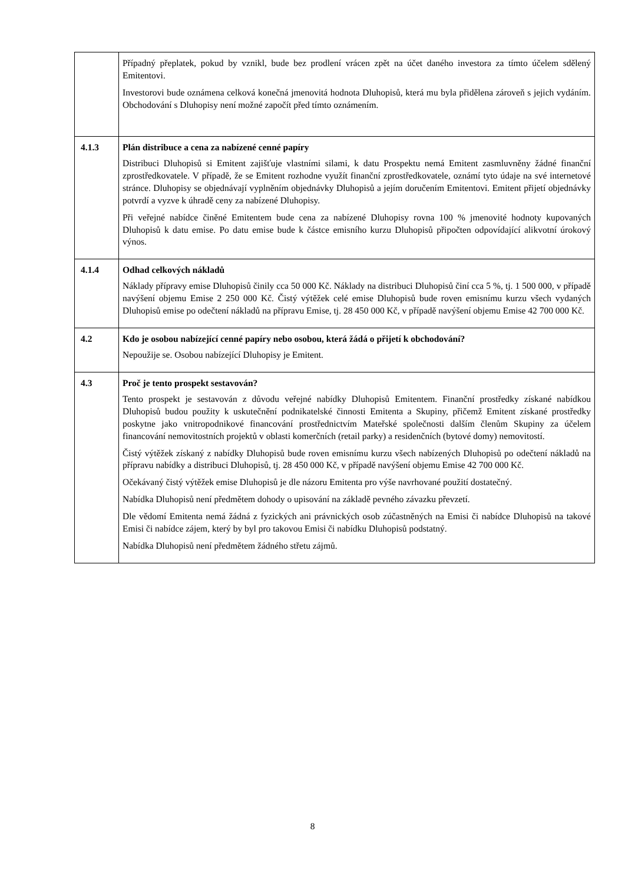| | Případný přeplatek, pokud by vznikl, bude bez prodlení vrácen zpět na účet daného investora za tímto účelem sdělený Emitentovi. Investorovi bude oznámena celková konečná jmenovitá hodnota Dluhopisů, která mu byla přidělena zároveň s jejich vydáním. Obchodování s Dluhopisy není možné započít před tímto oznámením. |
| 4.1.3 | Plán distribuce a cena za nabízené cenné papíry Distribuci Dluhopisů si Emitent zajišťuje vlastními silami, k datu Prospektu nemá Emitent zasmluvněny žádné finanční zprostředkovatele. V případě, že se Emitent rozhodne využít finanční zprostředkovatele, oznámí tyto údaje na své internetové stránce. Dluhopisy se objednávají vyplněním objednávky Dluhopisů a jejím doručením Emitentovi. Emitent přijetí objednávky potvrdí a vyzve k úhradě ceny za nabízené Dluhopisy. Při veřejné nabídce činěné Emitentem bude cena za nabízené Dluhopisy rovna 100 % jmenovité hodnoty kupovaných Dluhopisů k datu emise. Po datu emise bude k částce emisního kurzu Dluhopisů připočten odpovídající alikvotní úrokový výnos. |
| 4.1.4 | Odhad celkových nákladů Náklady přípravy emise Dluhopisů činily cca 50 000 Kč. Náklady na distribuci Dluhopisů činí cca 5 %, tj. 1 500 000, v případě navýšení objemu Emise 2 250 000 Kč. Čistý výtěžek celé emise Dluhopisů bude roven emisnímu kurzu všech vydaných Dluhopisů emise po odečtení nákladů na přípravu Emise, tj. 28 450 000 Kč, v případě navýšení objemu Emise 42 700 000 Kč. |
| 4.2 | Kdo je osobou nabízející cenné papíry nebo osobou, která žádá o přijetí k obchodování? Nepoužije se. Osobou nabízející Dluhopisy je Emitent. |
| 4.3 | Proč je tento prospekt sestavován? Tento prospekt je sestavován z důvodu veřejné nabídky Dluhopisů Emitentem. Finanční prostředky získané nabídkou Dluhopisů budou použity k uskutečnění podnikatelské činnosti Emitenta a Skupiny, přičemž Emitent získané prostředky poskytne jako vnitropodnikové financování prostřednictvím Mateřské společnosti dalším členům Skupiny za účelem financování nemovitostních projektů v oblasti komerčních (retail parky) a residenčních (bytové domy) nemovitostí. Čistý výtěžek získaný z nabídky Dluhopisů bude roven emisnímu kurzu všech nabízených Dluhopisů po odečtení nákladů na přípravu nabídky a distribuci Dluhopisů, tj. 28 450 000 Kč, v případě navýšení objemu Emise 42 700 000 Kč. Očekávaný čistý výtěžek emise Dluhopisů je dle názoru Emitenta pro výše navrhované použití dostatečný. Nabídka Dluhopisů není předmětem dohody o upisování na základě pevného závazku převzetí. Dle vědomí Emitenta nemá žádná z fyzických ani právnických osob zúčastněných na Emisi či nabídce Dluhopisů na takové Emisi či nabídce zájem, který by byl pro takovou Emisi či nabídku Dluhopisů podstatný. Nabídka Dluhopisů není předmětem žádného střetu zájmů. |
8